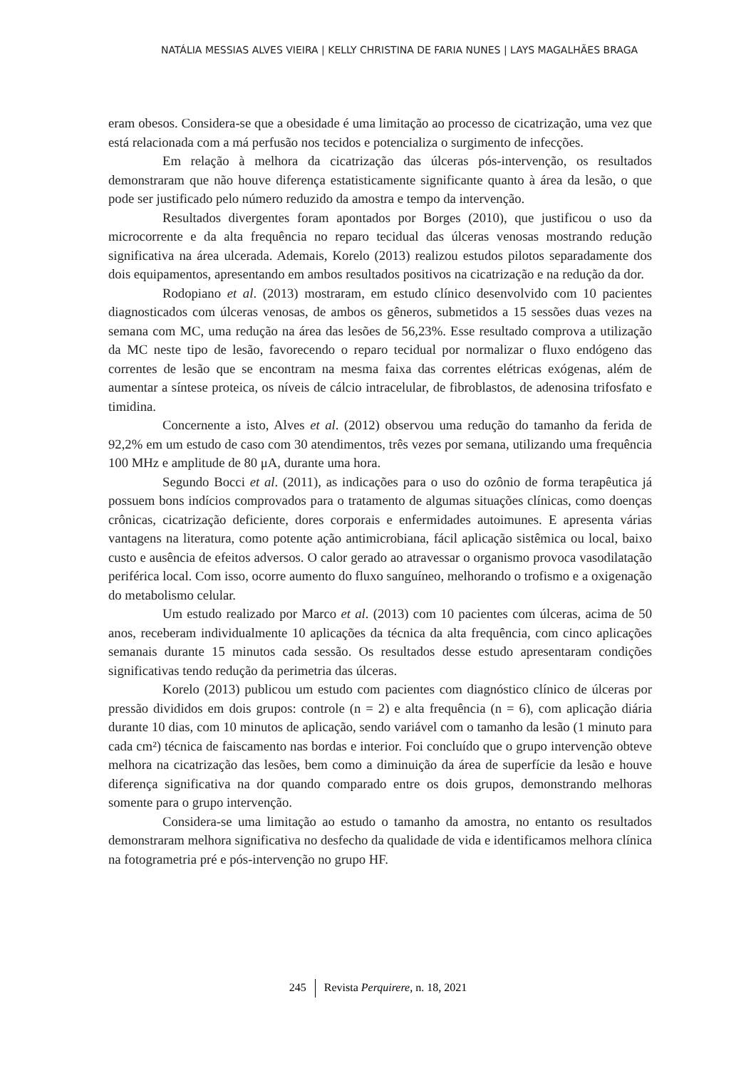NATÁLIA MESSIAS ALVES VIEIRA | KELLY CHRISTINA DE FARIA NUNES | LAYS MAGALHÃES BRAGA
eram obesos. Considera-se que a obesidade é uma limitação ao processo de cicatrização, uma vez que está relacionada com a má perfusão nos tecidos e potencializa o surgimento de infecções.
Em relação à melhora da cicatrização das úlceras pós-intervenção, os resultados demonstraram que não houve diferença estatisticamente significante quanto à área da lesão, o que pode ser justificado pelo número reduzido da amostra e tempo da intervenção.
Resultados divergentes foram apontados por Borges (2010), que justificou o uso da microcorrente e da alta frequência no reparo tecidual das úlceras venosas mostrando redução significativa na área ulcerada. Ademais, Korelo (2013) realizou estudos pilotos separadamente dos dois equipamentos, apresentando em ambos resultados positivos na cicatrização e na redução da dor.
Rodopiano et al. (2013) mostraram, em estudo clínico desenvolvido com 10 pacientes diagnosticados com úlceras venosas, de ambos os gêneros, submetidos a 15 sessões duas vezes na semana com MC, uma redução na área das lesões de 56,23%. Esse resultado comprova a utilização da MC neste tipo de lesão, favorecendo o reparo tecidual por normalizar o fluxo endógeno das correntes de lesão que se encontram na mesma faixa das correntes elétricas exógenas, além de aumentar a síntese proteica, os níveis de cálcio intracelular, de fibroblastos, de adenosina trifosfato e timidina.
Concernente a isto, Alves et al. (2012) observou uma redução do tamanho da ferida de 92,2% em um estudo de caso com 30 atendimentos, três vezes por semana, utilizando uma frequência 100 MHz e amplitude de 80 μA, durante uma hora.
Segundo Bocci et al. (2011), as indicações para o uso do ozônio de forma terapêutica já possuem bons indícios comprovados para o tratamento de algumas situações clínicas, como doenças crônicas, cicatrização deficiente, dores corporais e enfermidades autoimunes. E apresenta várias vantagens na literatura, como potente ação antimicrobiana, fácil aplicação sistêmica ou local, baixo custo e ausência de efeitos adversos. O calor gerado ao atravessar o organismo provoca vasodilatação periférica local. Com isso, ocorre aumento do fluxo sanguíneo, melhorando o trofismo e a oxigenação do metabolismo celular.
Um estudo realizado por Marco et al. (2013) com 10 pacientes com úlceras, acima de 50 anos, receberam individualmente 10 aplicações da técnica da alta frequência, com cinco aplicações semanais durante 15 minutos cada sessão. Os resultados desse estudo apresentaram condições significativas tendo redução da perimetria das úlceras.
Korelo (2013) publicou um estudo com pacientes com diagnóstico clínico de úlceras por pressão divididos em dois grupos: controle (n = 2) e alta frequência (n = 6), com aplicação diária durante 10 dias, com 10 minutos de aplicação, sendo variável com o tamanho da lesão (1 minuto para cada cm²) técnica de faiscamento nas bordas e interior. Foi concluído que o grupo intervenção obteve melhora na cicatrização das lesões, bem como a diminuição da área de superfície da lesão e houve diferença significativa na dor quando comparado entre os dois grupos, demonstrando melhoras somente para o grupo intervenção.
Considera-se uma limitação ao estudo o tamanho da amostra, no entanto os resultados demonstraram melhora significativa no desfecho da qualidade de vida e identificamos melhora clínica na fotogrametria pré e pós-intervenção no grupo HF.
245 Revista Perquirere, n. 18, 2021